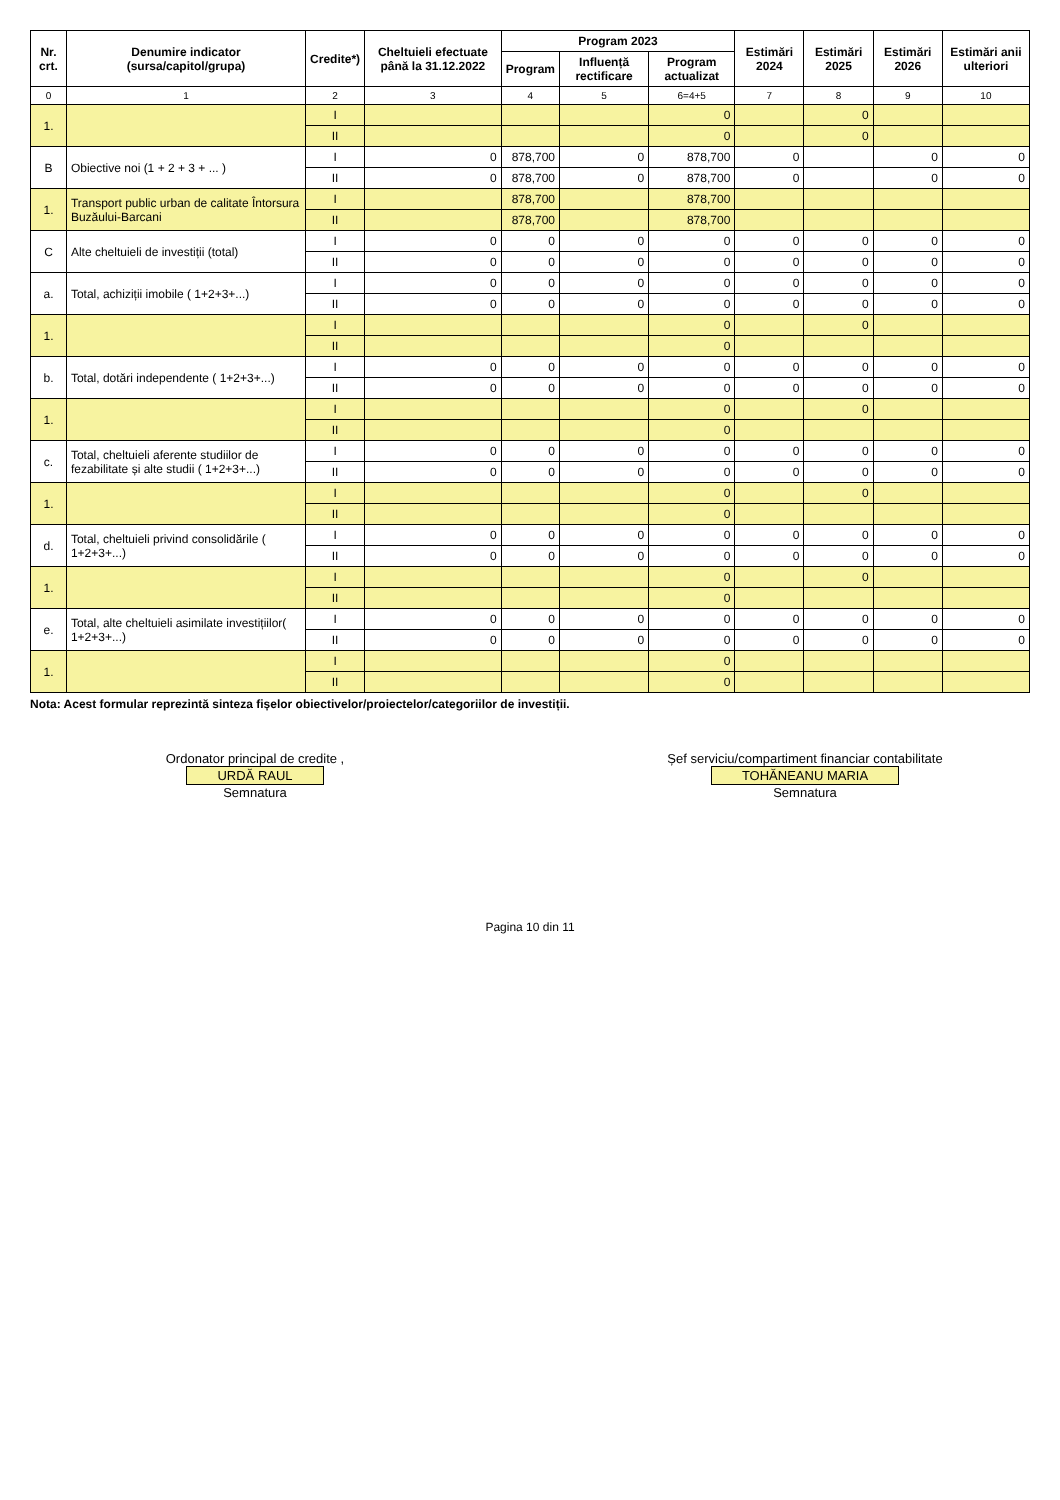| Nr. crt. | Denumire indicator (sursa/capitol/grupa) | Credite*) | Cheltuieli efectuate până la 31.12.2022 | Program 2023 | | | Estimări 2024 | Estimări 2025 | Estimări 2026 | Estimări anii ulteriori |
| --- | --- | --- | --- | --- | --- | --- | --- | --- | --- | --- |
| | | | | Program | Influență rectificare | Program actualizat | | | | |
| 0 | 1 | 2 | 3 | 4 | 5 | 6=4+5 | 7 | 8 | 9 | 10 |
| 1. | | I | | | | 0 | | 0 | | |
| | | II | | | | 0 | | 0 | | |
| B | Obiective noi (1 + 2 + 3 + ... ) | I | 0 | 878,700 | 0 | 878,700 | 0 | | 0 | 0 |
| | | II | 0 | 878,700 | 0 | 878,700 | 0 | | 0 | 0 |
| 1. | Transport public urban de calitate Întorsura Buzăului-Barcani | I | | 878,700 | | 878,700 | | | | |
| | | II | | 878,700 | | 878,700 | | | | |
| C | Alte cheltuieli de investiții (total) | I | 0 | 0 | 0 | 0 | 0 | 0 | 0 | 0 |
| | | II | 0 | 0 | 0 | 0 | 0 | 0 | 0 | 0 |
| a. | Total, achiziții imobile ( 1+2+3+...) | I | 0 | 0 | 0 | 0 | 0 | 0 | 0 | 0 |
| | | II | 0 | 0 | 0 | 0 | 0 | 0 | 0 | 0 |
| 1. | | I | | | | 0 | | 0 | | |
| | | II | | | | 0 | | | | |
| b. | Total, dotări independente ( 1+2+3+...) | I | 0 | 0 | 0 | 0 | 0 | 0 | 0 | 0 |
| | | II | 0 | 0 | 0 | 0 | 0 | 0 | 0 | 0 |
| 1. | | I | | | | 0 | | 0 | | |
| | | II | | | | 0 | | | | |
| c. | Total, cheltuieli aferente studiilor de fezabilitate și alte studii ( 1+2+3+...) | I | 0 | 0 | 0 | 0 | 0 | 0 | 0 | 0 |
| | | II | 0 | 0 | 0 | 0 | 0 | 0 | 0 | 0 |
| 1. | | I | | | | 0 | | 0 | | |
| | | II | | | | 0 | | | | |
| d. | Total, cheltuieli privind consolidările ( 1+2+3+...) | I | 0 | 0 | 0 | 0 | 0 | 0 | 0 | 0 |
| | | II | 0 | 0 | 0 | 0 | 0 | 0 | 0 | 0 |
| 1. | | I | | | | 0 | | 0 | | |
| | | II | | | | 0 | | | | |
| e. | Total, alte cheltuieli asimilate investițiilor( 1+2+3+...) | I | 0 | 0 | 0 | 0 | 0 | 0 | 0 | 0 |
| | | II | 0 | 0 | 0 | 0 | 0 | 0 | 0 | 0 |
| 1. | | I | | | | 0 | | | | |
| | | II | | | | 0 | | | | |
Nota: Acest formular reprezintă sinteza fișelor obiectivelor/proiectelor/categoriilor de investiții.
Ordonator principal de credite ,
URDĂ RAUL
Semnatura
Șef serviciu/compartiment financiar contabilitate
TOHĂNEANU MARIA
Semnatura
Pagina 10 din 11